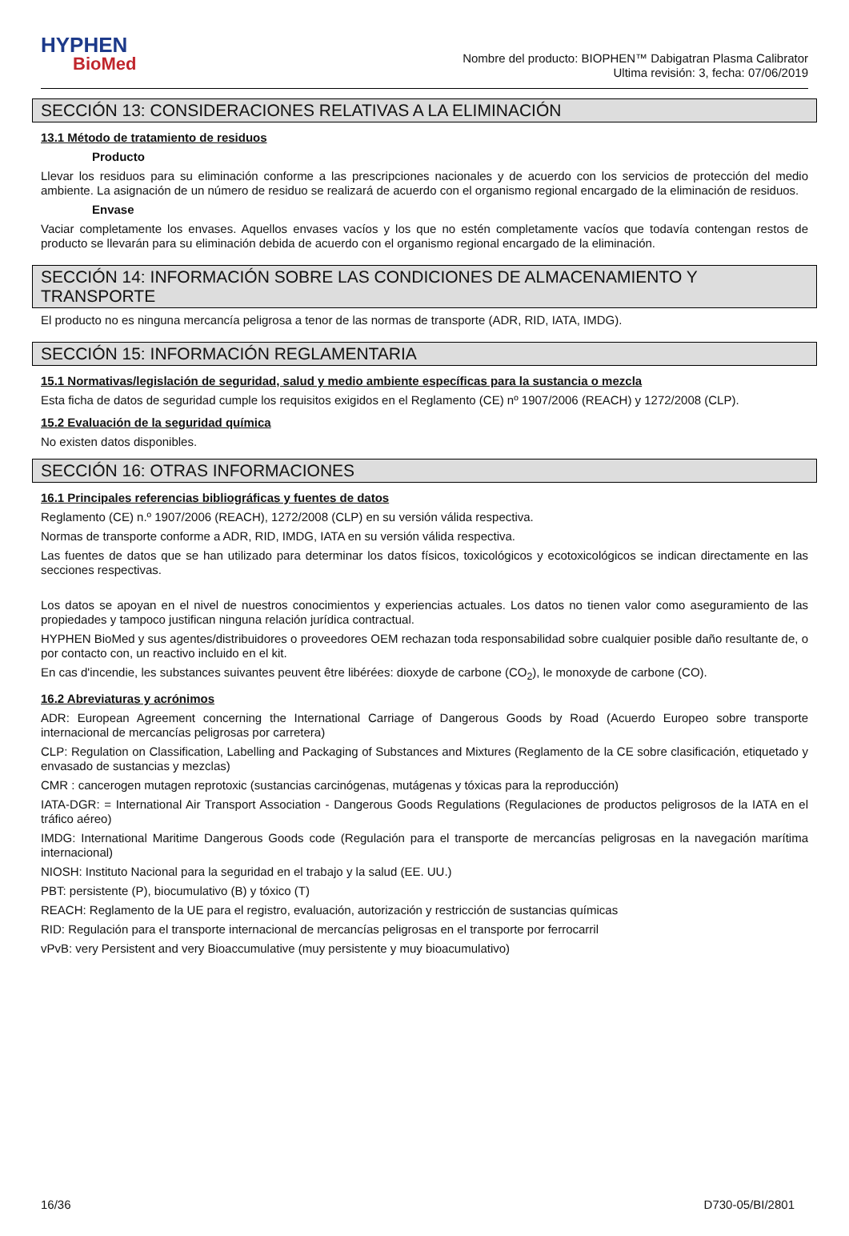HYPHEN
BioMed
Nombre del producto: BIOPHEN™ Dabigatran Plasma Calibrator
Ultima revisión: 3, fecha: 07/06/2019
SECCIÓN 13: CONSIDERACIONES RELATIVAS A LA ELIMINACIÓN
13.1 Método de tratamiento de residuos
Producto
Llevar los residuos para su eliminación conforme a las prescripciones nacionales y de acuerdo con los servicios de protección del medio ambiente. La asignación de un número de residuo se realizará de acuerdo con el organismo regional encargado de la eliminación de residuos.
Envase
Vaciar completamente los envases. Aquellos envases vacíos y los que no estén completamente vacíos que todavía contengan restos de producto se llevarán para su eliminación debida de acuerdo con el organismo regional encargado de la eliminación.
SECCIÓN 14: INFORMACIÓN SOBRE LAS CONDICIONES DE ALMACENAMIENTO Y TRANSPORTE
El producto no es ninguna mercancía peligrosa a tenor de las normas de transporte (ADR, RID, IATA, IMDG).
SECCIÓN 15: INFORMACIÓN REGLAMENTARIA
15.1 Normativas/legislación de seguridad, salud y medio ambiente específicas para la sustancia o mezcla
Esta ficha de datos de seguridad cumple los requisitos exigidos en el Reglamento (CE) nº 1907/2006 (REACH) y 1272/2008 (CLP).
15.2 Evaluación de la seguridad química
No existen datos disponibles.
SECCIÓN 16: OTRAS INFORMACIONES
16.1 Principales referencias bibliográficas y fuentes de datos
Reglamento (CE) n.º 1907/2006 (REACH), 1272/2008 (CLP) en su versión válida respectiva.
Normas de transporte conforme a ADR, RID, IMDG, IATA en su versión válida respectiva.
Las fuentes de datos que se han utilizado para determinar los datos físicos, toxicológicos y ecotoxicológicos se indican directamente en las secciones respectivas.
Los datos se apoyan en el nivel de nuestros conocimientos y experiencias actuales. Los datos no tienen valor como aseguramiento de las propiedades y tampoco justifican ninguna relación jurídica contractual.
HYPHEN BioMed y sus agentes/distribuidores o proveedores OEM rechazan toda responsabilidad sobre cualquier posible daño resultante de, o por contacto con, un reactivo incluido en el kit.
En cas d'incendie, les substances suivantes peuvent être libérées: dioxyde de carbone (CO<sub>2</sub>), le monoxyde de carbone (CO).
16.2 Abreviaturas y acrónimos
ADR: European Agreement concerning the International Carriage of Dangerous Goods by Road (Acuerdo Europeo sobre transporte internacional de mercancías peligrosas por carretera)
CLP: Regulation on Classification, Labelling and Packaging of Substances and Mixtures (Reglamento de la CE sobre clasificación, etiquetado y envasado de sustancias y mezclas)
CMR : cancerogen mutagen reprotoxic (sustancias carcinógenas, mutágenas y tóxicas para la reproducción)
IATA-DGR: = International Air Transport Association - Dangerous Goods Regulations (Regulaciones de productos peligrosos de la IATA en el tráfico aéreo)
IMDG: International Maritime Dangerous Goods code (Regulación para el transporte de mercancías peligrosas en la navegación marítima internacional)
NIOSH: Instituto Nacional para la seguridad en el trabajo y la salud (EE. UU.)
PBT: persistente (P), biocumulativo (B) y tóxico (T)
REACH: Reglamento de la UE para el registro, evaluación, autorización y restricción de sustancias químicas
RID: Regulación para el transporte internacional de mercancías peligrosas en el transporte por ferrocarril
vPvB: very Persistent and very Bioaccumulative (muy persistente y muy bioacumulativo)
16/36 D730-05/BI/2801